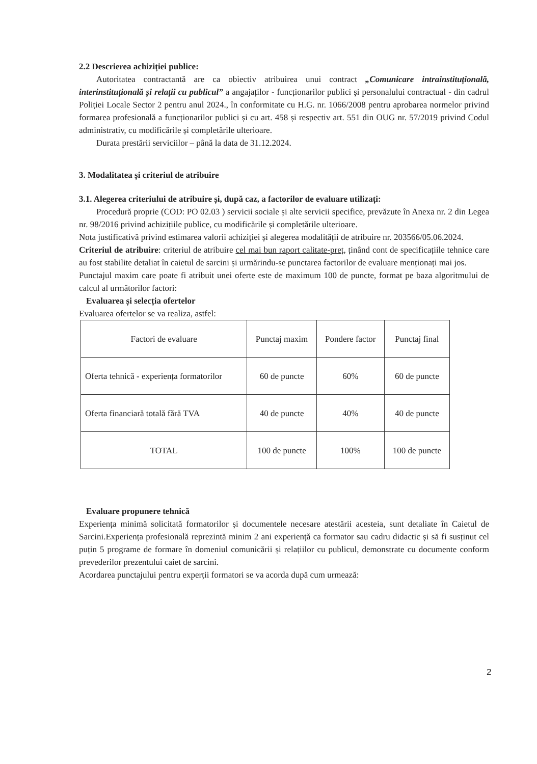2.2 Descrierea achiziției publice:
Autoritatea contractantă are ca obiectiv atribuirea unui contract „Comunicare intrainstituțională, interinstituțională și relații cu publicul” a angajaților - funcționarilor publici și personalului contractual - din cadrul Poliției Locale Sector 2 pentru anul 2024., în conformitate cu H.G. nr. 1066/2008 pentru aprobarea normelor privind formarea profesională a funcționarilor publici și cu art. 458 și respectiv art. 551 din OUG nr. 57/2019 privind Codul administrativ, cu modificările și completările ulterioare.
Durata prestării serviciilor – până la data de 31.12.2024.
3. Modalitatea și criteriul de atribuire
3.1. Alegerea criteriului de atribuire și, după caz, a factorilor de evaluare utilizați:
Procedură proprie (COD: PO 02.03 ) servicii sociale și alte servicii specifice, prevăzute în Anexa nr. 2 din Legea nr. 98/2016 privind achizițiile publice, cu modificările și completările ulterioare.
Nota justificativă privind estimarea valorii achiziției și alegerea modalității de atribuire nr. 203566/05.06.2024.
Criteriul de atribuire: criteriul de atribuire cel mai bun raport calitate-preț, ținând cont de specificațiile tehnice care au fost stabilite detaliat în caietul de sarcini și urmărindu-se punctarea factorilor de evaluare menționați mai jos.
Punctajul maxim care poate fi atribuit unei oferte este de maximum 100 de puncte, format pe baza algoritmului de calcul al următorilor factori:
Evaluarea și selecția ofertelor
Evaluarea ofertelor se va realiza, astfel:
| Factori de evaluare | Punctaj maxim | Pondere factor | Punctaj final |
| Oferta tehnică - experiența formatorilor | 60 de puncte | 60% | 60 de puncte |
| Oferta financiară totală fără TVA | 40 de puncte | 40% | 40 de puncte |
| TOTAL | 100 de puncte | 100% | 100 de puncte |
Evaluare propunere tehnică
Experiența minimă solicitată formatorilor și documentele necesare atestării acesteia, sunt detaliate în Caietul de Sarcini.Experiența profesională reprezintă minim 2 ani experiență ca formator sau cadru didactic și să fi susținut cel puțin 5 programe de formare în domeniul comunicării și relațiilor cu publicul, demonstrate cu documente conform prevederilor prezentului caiet de sarcini.
Acordarea punctajului pentru experții formatori se va acorda după cum urmează:
2